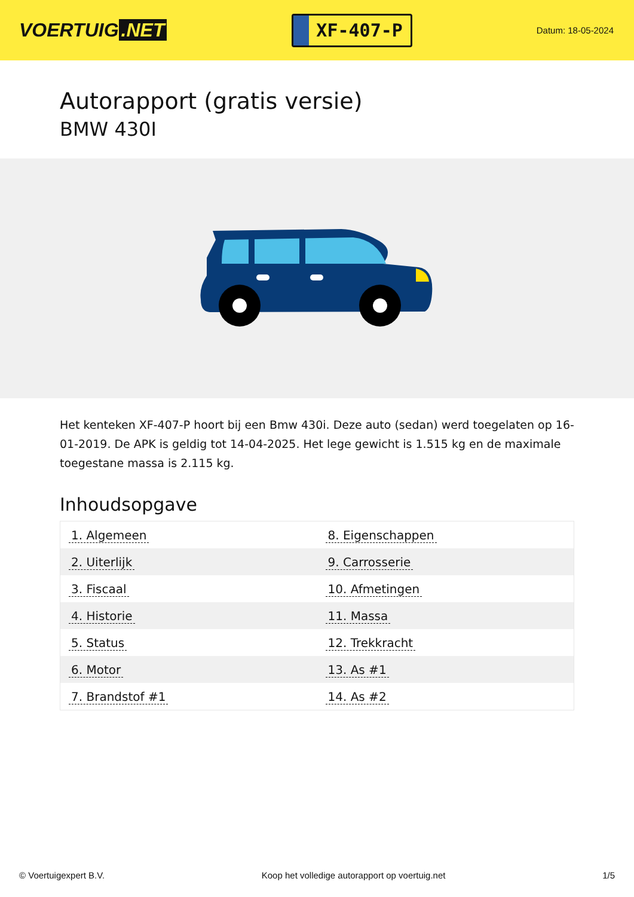VOERTUIG.NET
XF-407-P
Datum: 18-05-2024
Autorapport (gratis versie)
BMW 430I
Het kenteken XF-407-P hoort bij een Bmw 430i. Deze auto (sedan) werd toegelaten op 16-01-2019. De APK is geldig tot 14-04-2025. Het lege gewicht is 1.515 kg en de maximale toegestane massa is 2.115 kg.
Inhoudsopgave
| 1. Algemeen | 8. Eigenschappen |
| 2. Uiterlijk | 9. Carrosserie |
| 3. Fiscaal | 10. Afmetingen |
| 4. Historie | 11. Massa |
| 5. Status | 12. Trekkracht |
| 6. Motor | 13. As #1 |
| 7. Brandstof #1 | 14. As #2 |
© Voertuigexpert B.V. Koop het volledige autorapport op voertuig.net
1/5